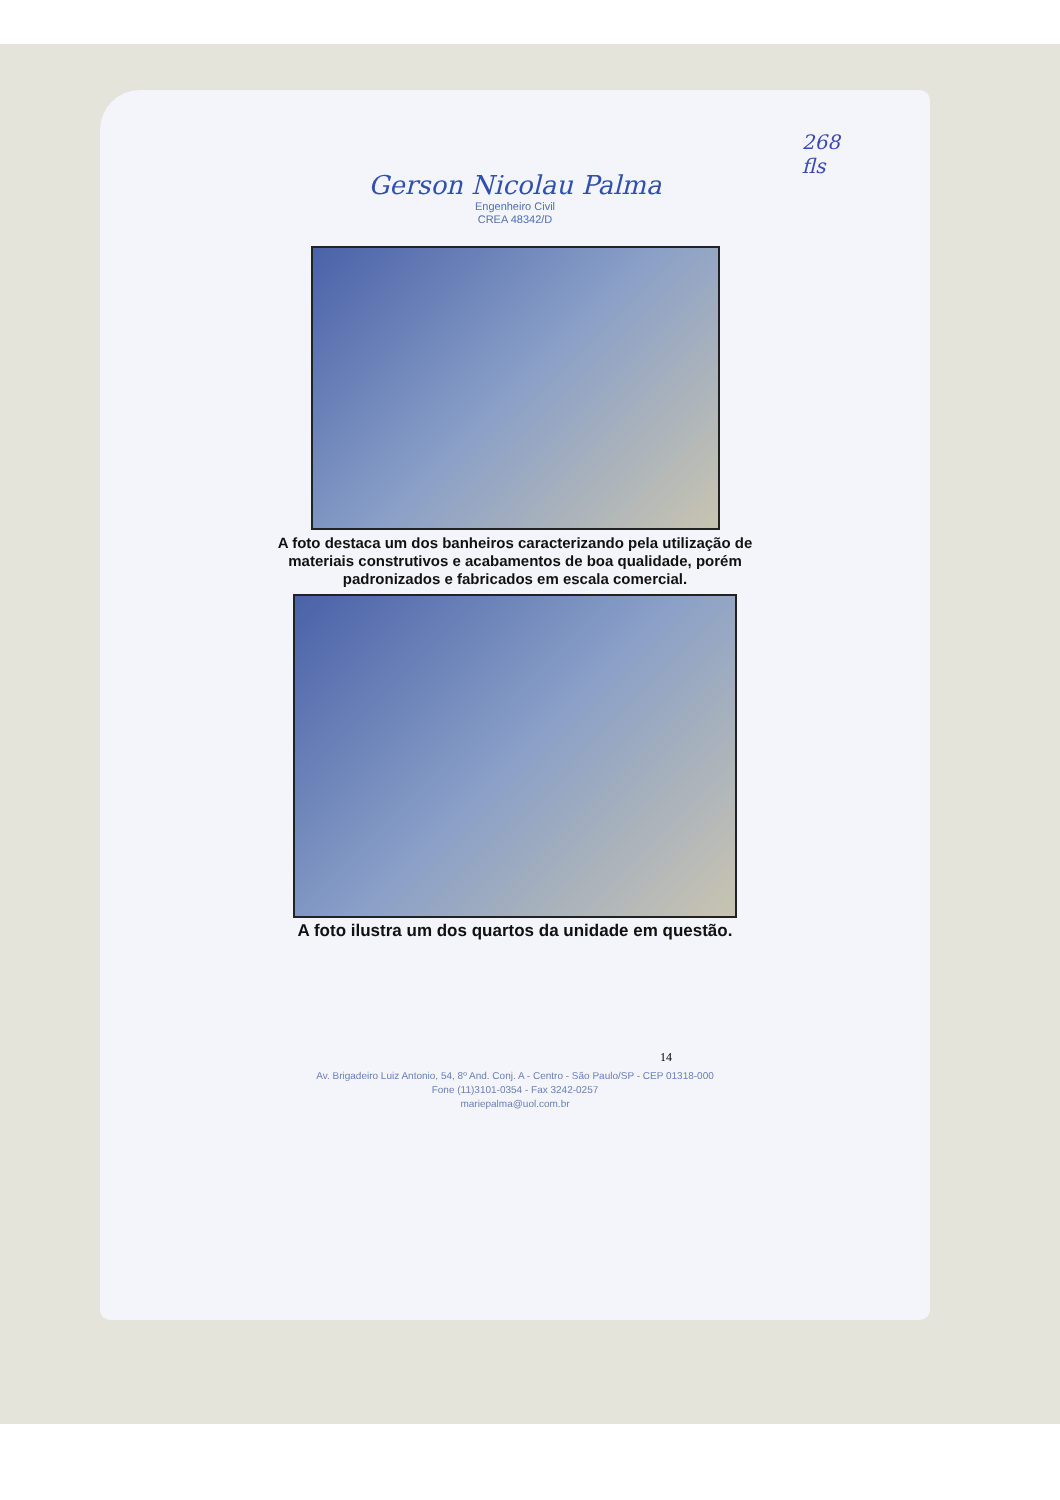268
fls
Gerson Nicolau Palma
Engenheiro Civil
CREA 48342/D
A foto destaca um dos banheiros caracterizando pela utilização de
materiais construtivos e acabamentos de boa qualidade, porém
padronizados e fabricados em escala comercial.
A foto ilustra um dos quartos da unidade em questão.
14
Av. Brigadeiro Luiz Antonio, 54, 8º And. Conj. A - Centro - São Paulo/SP - CEP 01318-000
Fone (11)3101-0354 - Fax 3242-0257
mariepalma@uol.com.br